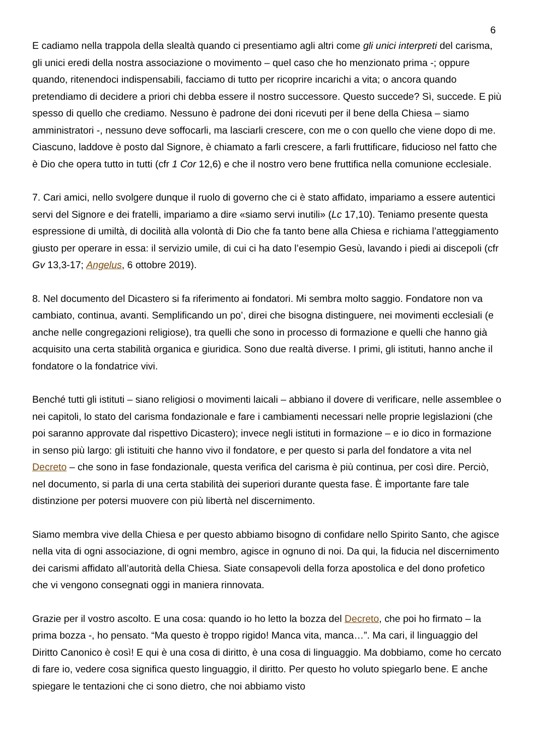6
E cadiamo nella trappola della slealtà quando ci presentiamo agli altri come gli unici interpreti del carisma, gli unici eredi della nostra associazione o movimento – quel caso che ho menzionato prima -; oppure quando, ritenendoci indispensabili, facciamo di tutto per ricoprire incarichi a vita; o ancora quando pretendiamo di decidere a priori chi debba essere il nostro successore. Questo succede? Sì, succede. E più spesso di quello che crediamo. Nessuno è padrone dei doni ricevuti per il bene della Chiesa – siamo amministratori -, nessuno deve soffocarli, ma lasciarli crescere, con me o con quello che viene dopo di me. Ciascuno, laddove è posto dal Signore, è chiamato a farli crescere, a farli fruttificare, fiducioso nel fatto che è Dio che opera tutto in tutti (cfr 1 Cor 12,6) e che il nostro vero bene fruttifica nella comunione ecclesiale.
7. Cari amici, nello svolgere dunque il ruolo di governo che ci è stato affidato, impariamo a essere autentici servi del Signore e dei fratelli, impariamo a dire «siamo servi inutili» (Lc 17,10). Teniamo presente questa espressione di umiltà, di docilità alla volontà di Dio che fa tanto bene alla Chiesa e richiama l’atteggiamento giusto per operare in essa: il servizio umile, di cui ci ha dato l’esempio Gesù, lavando i piedi ai discepoli (cfr Gv 13,3-17; Angelus, 6 ottobre 2019).
8. Nel documento del Dicastero si fa riferimento ai fondatori. Mi sembra molto saggio. Fondatore non va cambiato, continua, avanti. Semplificando un po’, direi che bisogna distinguere, nei movimenti ecclesiali (e anche nelle congregazioni religiose), tra quelli che sono in processo di formazione e quelli che hanno già acquisito una certa stabilità organica e giuridica. Sono due realtà diverse. I primi, gli istituti, hanno anche il fondatore o la fondatrice vivi.
Benché tutti gli istituti – siano religiosi o movimenti laicali – abbiano il dovere di verificare, nelle assemblee o nei capitoli, lo stato del carisma fondazionale e fare i cambiamenti necessari nelle proprie legislazioni (che poi saranno approvate dal rispettivo Dicastero); invece negli istituti in formazione – e io dico in formazione in senso più largo: gli istituiti che hanno vivo il fondatore, e per questo si parla del fondatore a vita nel Decreto – che sono in fase fondazionale, questa verifica del carisma è più continua, per così dire. Perciò, nel documento, si parla di una certa stabilità dei superiori durante questa fase. È importante fare tale distinzione per potersi muovere con più libertà nel discernimento.
Siamo membra vive della Chiesa e per questo abbiamo bisogno di confidare nello Spirito Santo, che agisce nella vita di ogni associazione, di ogni membro, agisce in ognuno di noi. Da qui, la fiducia nel discernimento dei carismi affidato all’autorità della Chiesa. Siate consapevoli della forza apostolica e del dono profetico che vi vengono consegnati oggi in maniera rinnovata.
Grazie per il vostro ascolto. E una cosa: quando io ho letto la bozza del Decreto, che poi ho firmato – la prima bozza -, ho pensato. “Ma questo è troppo rigido! Manca vita, manca…”. Ma cari, il linguaggio del Diritto Canonico è così! E qui è una cosa di diritto, è una cosa di linguaggio. Ma dobbiamo, come ho cercato di fare io, vedere cosa significa questo linguaggio, il diritto. Per questo ho voluto spiegarlo bene. E anche spiegare le tentazioni che ci sono dietro, che noi abbiamo visto